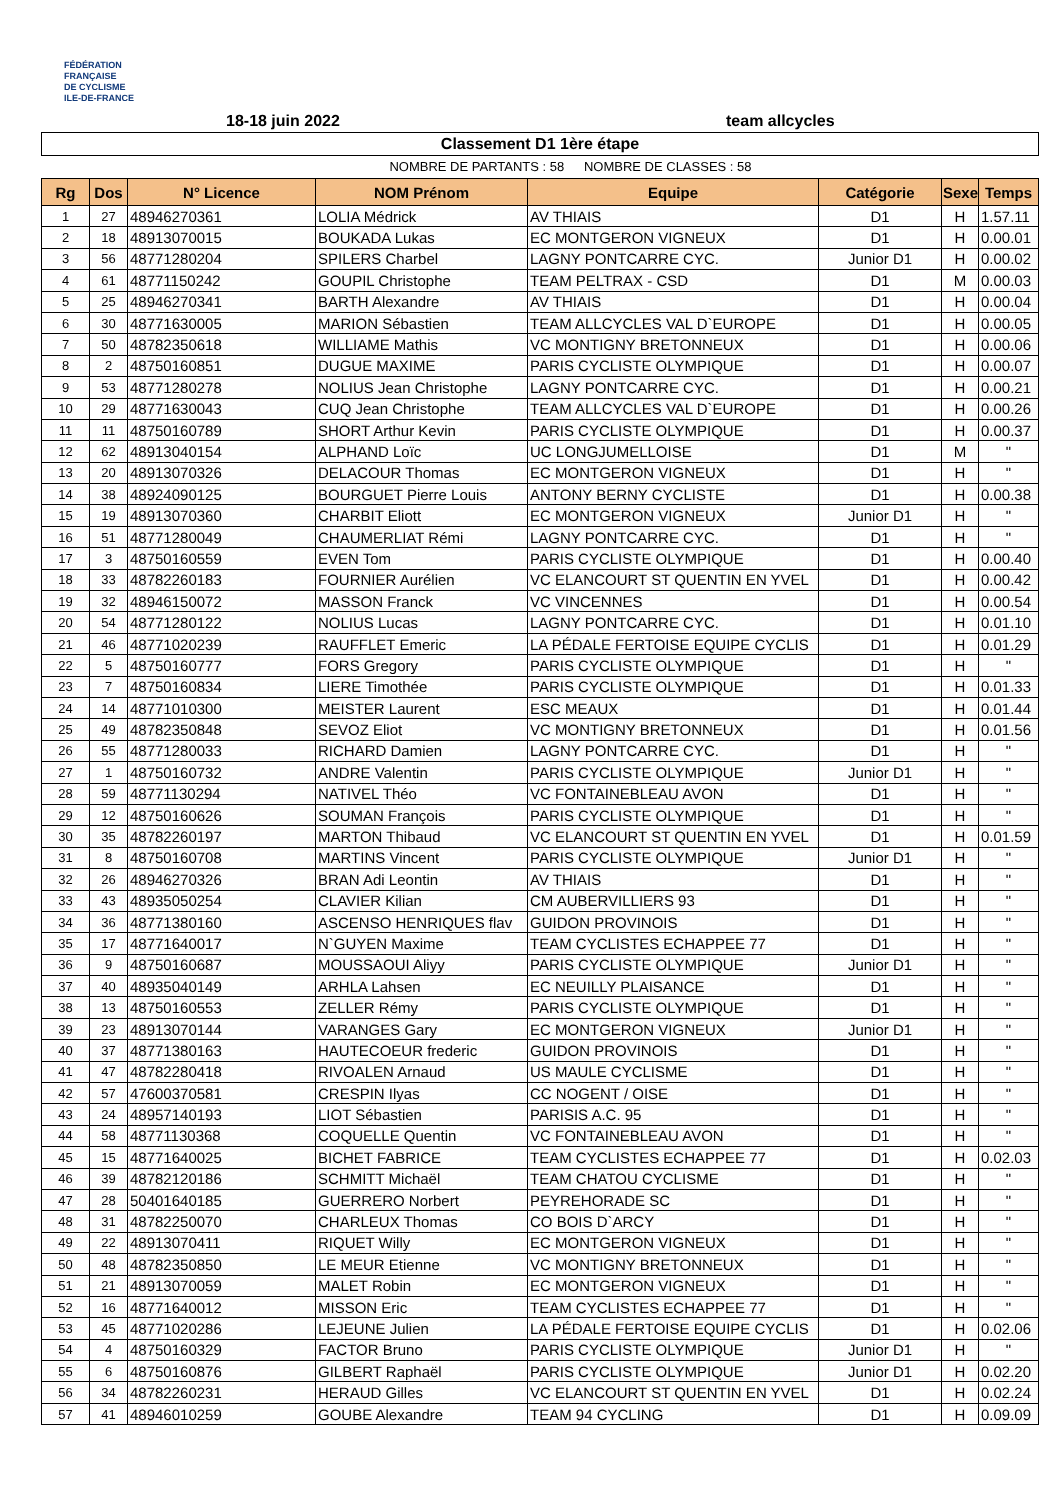FÉDÉRATION
FRANÇAISE
DE CYCLISME
ILE-DE-FRANCE
18-18 juin 2022 team allcycles
Classement D1 1ère étape
NOMBRE DE PARTANTS : 58 NOMBRE DE CLASSES : 58
| Rg | Dos | N° Licence | NOM Prénom | Equipe | Catégorie | Sexe | Temps |
| --- | --- | --- | --- | --- | --- | --- | --- |
| 1 | 27 | 48946270361 | LOLIA Médrick | AV THIAIS | D1 | H | 1.57.11 |
| 2 | 18 | 48913070015 | BOUKADA Lukas | EC MONTGERON VIGNEUX | D1 | H | 0.00.01 |
| 3 | 56 | 48771280204 | SPILERS Charbel | LAGNY PONTCARRE CYC. | Junior D1 | H | 0.00.02 |
| 4 | 61 | 48771150242 | GOUPIL Christophe | TEAM PELTRAX - CSD | D1 | M | 0.00.03 |
| 5 | 25 | 48946270341 | BARTH Alexandre | AV THIAIS | D1 | H | 0.00.04 |
| 6 | 30 | 48771630005 | MARION Sébastien | TEAM ALLCYCLES VAL D`EUROPE | D1 | H | 0.00.05 |
| 7 | 50 | 48782350618 | WILLIAME Mathis | VC MONTIGNY BRETONNEUX | D1 | H | 0.00.06 |
| 8 | 2 | 48750160851 | DUGUE MAXIME | PARIS CYCLISTE OLYMPIQUE | D1 | H | 0.00.07 |
| 9 | 53 | 48771280278 | NOLIUS Jean Christophe | LAGNY PONTCARRE CYC. | D1 | H | 0.00.21 |
| 10 | 29 | 48771630043 | CUQ Jean Christophe | TEAM ALLCYCLES VAL D`EUROPE | D1 | H | 0.00.26 |
| 11 | 11 | 48750160789 | SHORT Arthur Kevin | PARIS CYCLISTE OLYMPIQUE | D1 | H | 0.00.37 |
| 12 | 62 | 48913040154 | ALPHAND Loïc | UC LONGJUMELLOISE | D1 | M | " |
| 13 | 20 | 48913070326 | DELACOUR Thomas | EC MONTGERON VIGNEUX | D1 | H | " |
| 14 | 38 | 48924090125 | BOURGUET Pierre Louis | ANTONY BERNY CYCLISTE | D1 | H | 0.00.38 |
| 15 | 19 | 48913070360 | CHARBIT Eliott | EC MONTGERON VIGNEUX | Junior D1 | H | " |
| 16 | 51 | 48771280049 | CHAUMERLIAT Rémi | LAGNY PONTCARRE CYC. | D1 | H | " |
| 17 | 3 | 48750160559 | EVEN Tom | PARIS CYCLISTE OLYMPIQUE | D1 | H | 0.00.40 |
| 18 | 33 | 48782260183 | FOURNIER Aurélien | VC ELANCOURT ST QUENTIN EN YVEL | D1 | H | 0.00.42 |
| 19 | 32 | 48946150072 | MASSON Franck | VC VINCENNES | D1 | H | 0.00.54 |
| 20 | 54 | 48771280122 | NOLIUS Lucas | LAGNY PONTCARRE CYC. | D1 | H | 0.01.10 |
| 21 | 46 | 48771020239 | RAUFFLET Emeric | LA PÉDALE FERTOISE EQUIPE CYCLIS | D1 | H | 0.01.29 |
| 22 | 5 | 48750160777 | FORS Gregory | PARIS CYCLISTE OLYMPIQUE | D1 | H | " |
| 23 | 7 | 48750160834 | LIERE Timothée | PARIS CYCLISTE OLYMPIQUE | D1 | H | 0.01.33 |
| 24 | 14 | 48771010300 | MEISTER Laurent | ESC MEAUX | D1 | H | 0.01.44 |
| 25 | 49 | 48782350848 | SEVOZ Eliot | VC MONTIGNY BRETONNEUX | D1 | H | 0.01.56 |
| 26 | 55 | 48771280033 | RICHARD Damien | LAGNY PONTCARRE CYC. | D1 | H | " |
| 27 | 1 | 48750160732 | ANDRE Valentin | PARIS CYCLISTE OLYMPIQUE | Junior D1 | H | " |
| 28 | 59 | 48771130294 | NATIVEL Théo | VC FONTAINEBLEAU AVON | D1 | H | " |
| 29 | 12 | 48750160626 | SOUMAN François | PARIS CYCLISTE OLYMPIQUE | D1 | H | " |
| 30 | 35 | 48782260197 | MARTON Thibaud | VC ELANCOURT ST QUENTIN EN YVEL | D1 | H | 0.01.59 |
| 31 | 8 | 48750160708 | MARTINS Vincent | PARIS CYCLISTE OLYMPIQUE | Junior D1 | H | " |
| 32 | 26 | 48946270326 | BRAN Adi Leontin | AV THIAIS | D1 | H | " |
| 33 | 43 | 48935050254 | CLAVIER Kilian | CM AUBERVILLIERS 93 | D1 | H | " |
| 34 | 36 | 48771380160 | ASCENSO HENRIQUES flav | GUIDON PROVINOIS | D1 | H | " |
| 35 | 17 | 48771640017 | N`GUYEN Maxime | TEAM CYCLISTES ECHAPPEE 77 | D1 | H | " |
| 36 | 9 | 48750160687 | MOUSSAOUI Aliyy | PARIS CYCLISTE OLYMPIQUE | Junior D1 | H | " |
| 37 | 40 | 48935040149 | ARHLA Lahsen | EC NEUILLY PLAISANCE | D1 | H | " |
| 38 | 13 | 48750160553 | ZELLER Rémy | PARIS CYCLISTE OLYMPIQUE | D1 | H | " |
| 39 | 23 | 48913070144 | VARANGES Gary | EC MONTGERON VIGNEUX | Junior D1 | H | " |
| 40 | 37 | 48771380163 | HAUTECOEUR frederic | GUIDON PROVINOIS | D1 | H | " |
| 41 | 47 | 48782280418 | RIVOALEN Arnaud | US MAULE CYCLISME | D1 | H | " |
| 42 | 57 | 47600370581 | CRESPIN Ilyas | CC NOGENT / OISE | D1 | H | " |
| 43 | 24 | 48957140193 | LIOT Sébastien | PARISIS A.C. 95 | D1 | H | " |
| 44 | 58 | 48771130368 | COQUELLE Quentin | VC FONTAINEBLEAU AVON | D1 | H | " |
| 45 | 15 | 48771640025 | BICHET FABRICE | TEAM CYCLISTES ECHAPPEE 77 | D1 | H | 0.02.03 |
| 46 | 39 | 48782120186 | SCHMITT Michaël | TEAM CHATOU CYCLISME | D1 | H | " |
| 47 | 28 | 50401640185 | GUERRERO Norbert | PEYREHORADE SC | D1 | H | " |
| 48 | 31 | 48782250070 | CHARLEUX Thomas | CO BOIS D`ARCY | D1 | H | " |
| 49 | 22 | 48913070411 | RIQUET Willy | EC MONTGERON VIGNEUX | D1 | H | " |
| 50 | 48 | 48782350850 | LE MEUR Etienne | VC MONTIGNY BRETONNEUX | D1 | H | " |
| 51 | 21 | 48913070059 | MALET Robin | EC MONTGERON VIGNEUX | D1 | H | " |
| 52 | 16 | 48771640012 | MISSON Eric | TEAM CYCLISTES ECHAPPEE 77 | D1 | H | " |
| 53 | 45 | 48771020286 | LEJEUNE Julien | LA PÉDALE FERTOISE EQUIPE CYCLIS | D1 | H | 0.02.06 |
| 54 | 4 | 48750160329 | FACTOR Bruno | PARIS CYCLISTE OLYMPIQUE | Junior D1 | H | " |
| 55 | 6 | 48750160876 | GILBERT Raphaël | PARIS CYCLISTE OLYMPIQUE | Junior D1 | H | 0.02.20 |
| 56 | 34 | 48782260231 | HERAUD Gilles | VC ELANCOURT ST QUENTIN EN YVEL | D1 | H | 0.02.24 |
| 57 | 41 | 48946010259 | GOUBE Alexandre | TEAM 94 CYCLING | D1 | H | 0.09.09 |